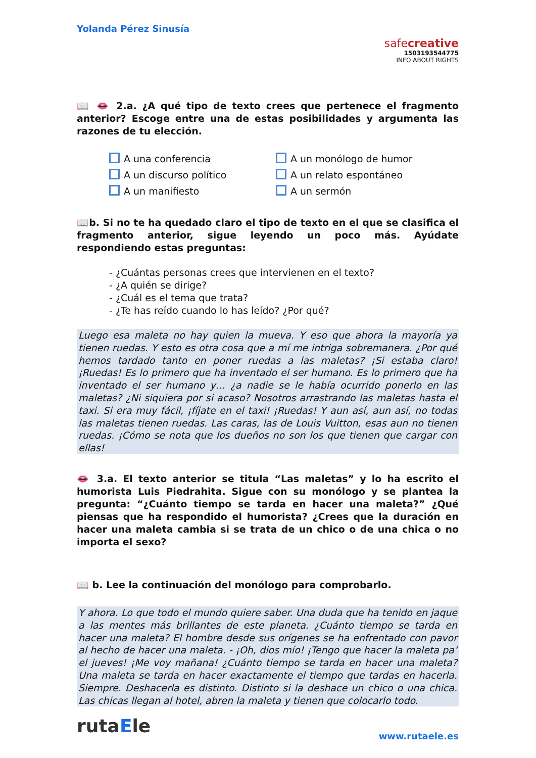Yolanda Pérez Sinusía
safecreative
1503193544775
INFO ABOUT RIGHTS
📖 👄 2.a. ¿A qué tipo de texto crees que pertenece el fragmento anterior? Escoge entre una de estas posibilidades y argumenta las razones de tu elección.
A una conferencia
A un discurso político
A un manifiesto
A un monólogo de humor
A un relato espontáneo
A un sermón
📖b. Si no te ha quedado claro el tipo de texto en el que se clasifica el fragmento anterior, sigue leyendo un poco más. Ayúdate respondiendo estas preguntas:
- ¿Cuántas personas crees que intervienen en el texto?
- ¿A quién se dirige?
- ¿Cuál es el tema que trata?
- ¿Te has reído cuando lo has leído? ¿Por qué?
Luego esa maleta no hay quien la mueva. Y eso que ahora la mayoría ya tienen ruedas. Y esto es otra cosa que a mí me intriga sobremanera. ¿Por qué hemos tardado tanto en poner ruedas a las maletas? ¡Si estaba claro! ¡Ruedas! Es lo primero que ha inventado el ser humano. Es lo primero que ha inventado el ser humano y… ¿a nadie se le había ocurrido ponerlo en las maletas? ¿Ni siquiera por si acaso? Nosotros arrastrando las maletas hasta el taxi. Si era muy fácil, ¡fíjate en el taxi! ¡Ruedas! Y aun así, aun así, no todas las maletas tienen ruedas. Las caras, las de Louis Vuitton, esas aun no tienen ruedas. ¡Cómo se nota que los dueños no son los que tienen que cargar con ellas!
👄 3.a. El texto anterior se titula “Las maletas” y lo ha escrito el humorista Luis Piedrahita. Sigue con su monólogo y se plantea la pregunta: “¿Cuánto tiempo se tarda en hacer una maleta?” ¿Qué piensas que ha respondido el humorista? ¿Crees que la duración en hacer una maleta cambia si se trata de un chico o de una chica o no importa el sexo?
📖 b. Lee la continuación del monólogo para comprobarlo.
Y ahora. Lo que todo el mundo quiere saber. Una duda que ha tenido en jaque a las mentes más brillantes de este planeta. ¿Cuánto tiempo se tarda en hacer una maleta? El hombre desde sus orígenes se ha enfrentado con pavor al hecho de hacer una maleta. - ¡Oh, dios mío! ¡Tengo que hacer la maleta pa’ el jueves! ¡Me voy mañana! ¿Cuánto tiempo se tarda en hacer una maleta? Una maleta se tarda en hacer exactamente el tiempo que tardas en hacerla. Siempre. Deshacerla es distinto. Distinto si la deshace un chico o una chica. Las chicas llegan al hotel, abren la maleta y tienen que colocarlo todo.
rutaEle
www.rutaele.es